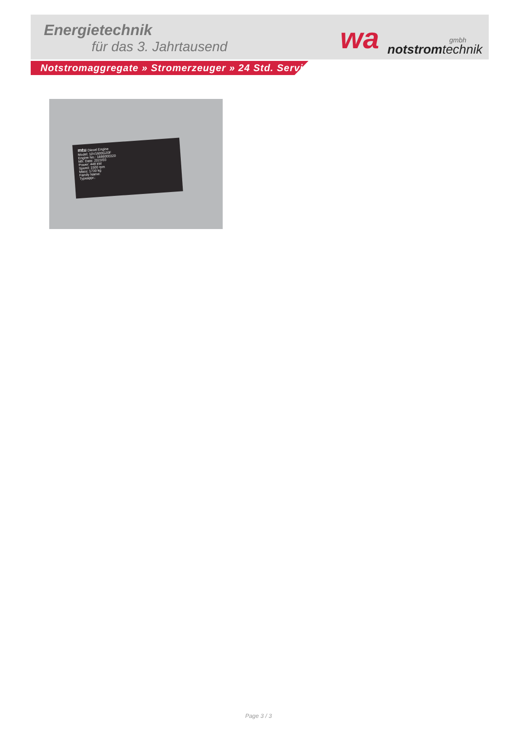Energietechnik
für das 3. Jahrtausend wa gmbh
notstromtechnik
Notstromaggregate » Stromerzeuger » 24 Std. Service
mtu Diesel Engine
Model: 10V1600G20F
Engine No.: 1666000320
Mfr. Date: 2023/03
Power: 448 kW
Speed: 1500 rpm
Mass: 1730 kg
Family Name:
Typeappr.:
Page 3 / 3